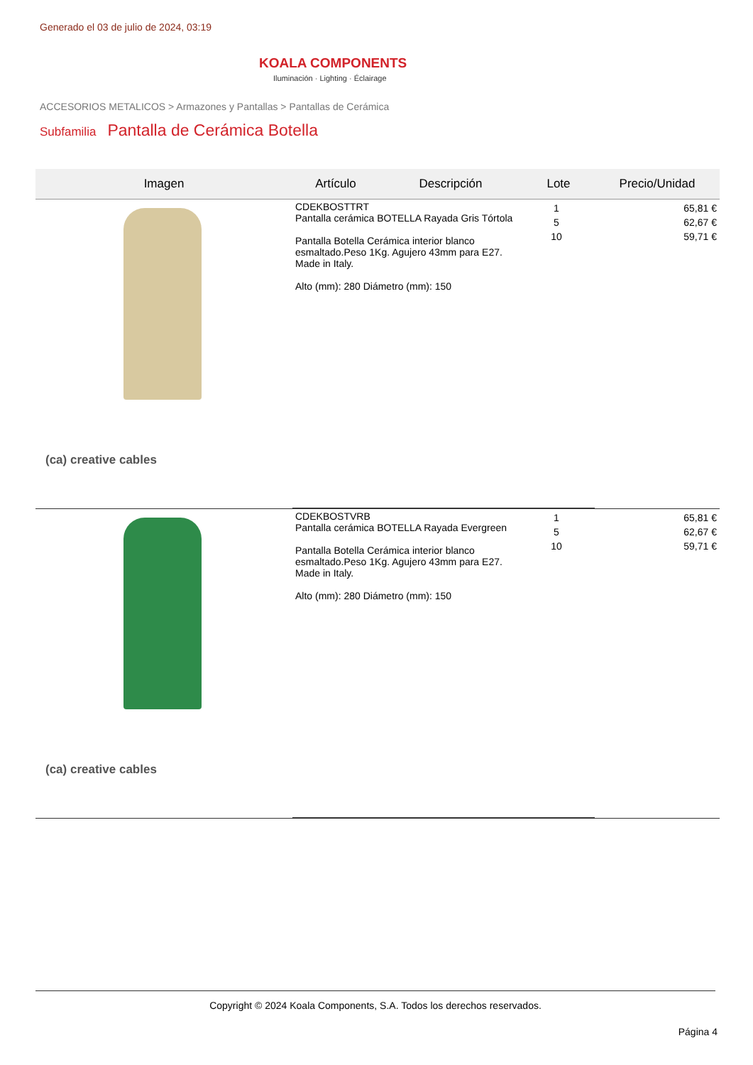Generado el 03 de julio de 2024, 03:19
KOALA COMPONENTS
Iluminación · Lighting · Éclairage
ACCESORIOS METALICOS > Armazones y Pantallas > Pantallas de Cerámica
Subfamilia Pantalla de Cerámica Botella
| Imagen | Artículo | Descripción | Lote | Precio/Unidad |
| --- | --- | --- | --- | --- |
| (ca) creative cables | / CDEKBOSTTRT Pantalla cerámica BOTELLA Rayada Gris Tórtola Pantalla Botella Cerámica interior blanco esmaltado.Peso 1Kg. Agujero 43mm para E27. Made in Italy. Alto (mm): 280 Diámetro (mm): 150 / 1 5 10 / | | | 65,81 € 62,67 € 59,71 € |
| (ca) creative cables | / CDEKBOSTVRB Pantalla cerámica BOTELLA Rayada Evergreen Pantalla Botella Cerámica interior blanco esmaltado.Peso 1Kg. Agujero 43mm para E27. Made in Italy. Alto (mm): 280 Diámetro (mm): 150 / 1 5 10 / | | | 65,81 € 62,67 € 59,71 € |
Copyright © 2024 Koala Components, S.A. Todos los derechos reservados.
Página 4